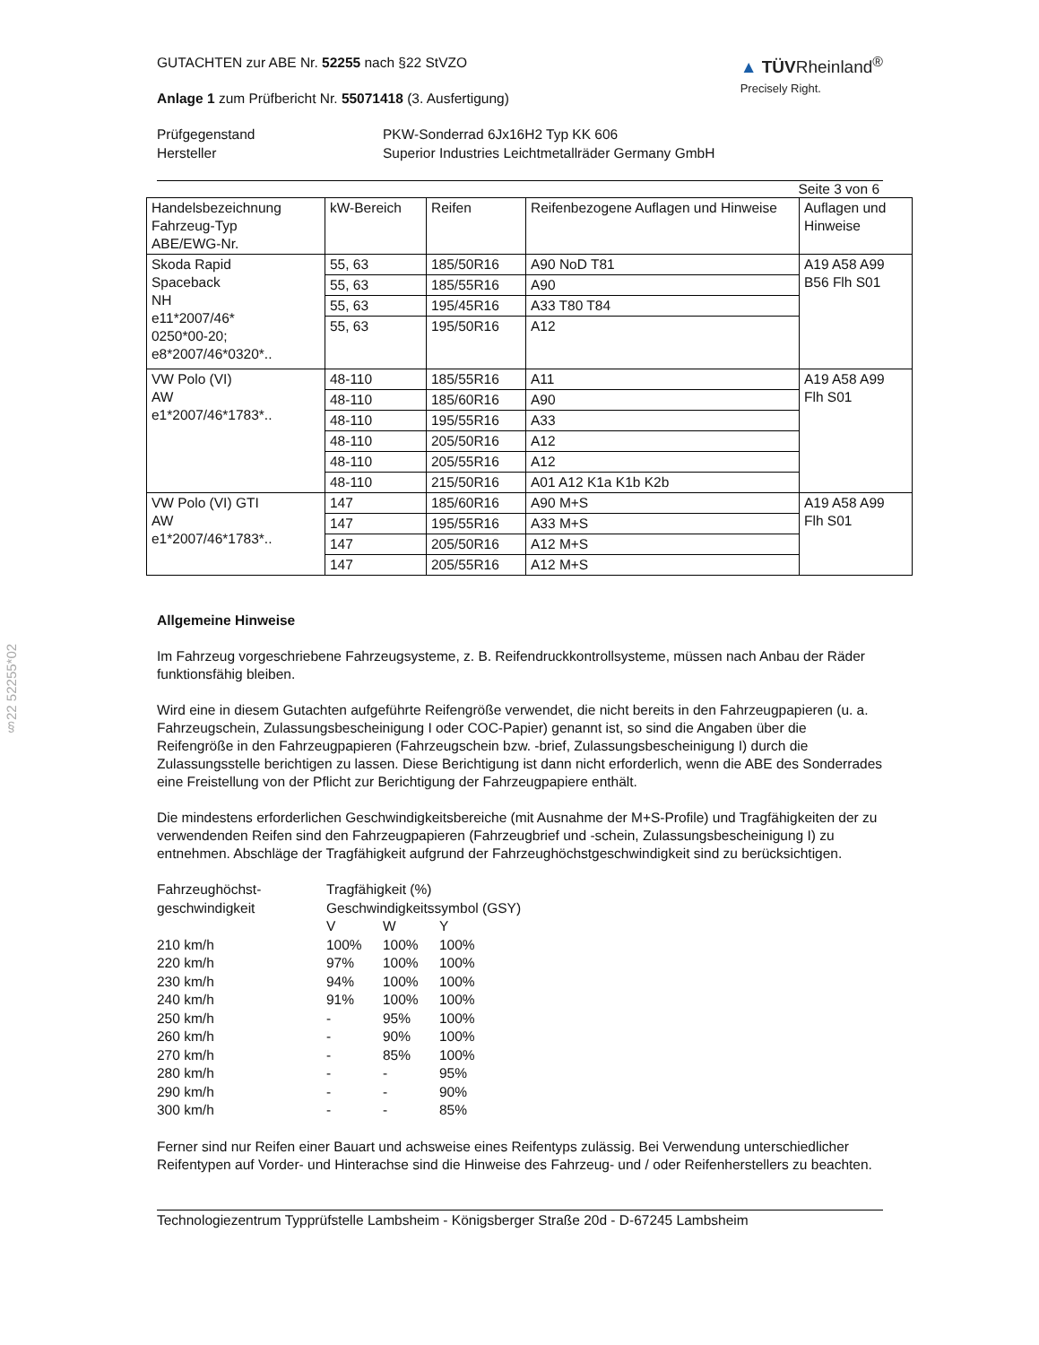§22 52255*02
GUTACHTEN zur ABE Nr. 52255 nach §22 StVZO
Anlage 1 zum Prüfbericht Nr. 55071418 (3. Ausfertigung)
▲ TÜVRheinland<sup>®</sup>
Precisely Right.
| Prüfgegenstand | PKW-Sonderrad 6Jx16H2 Typ KK 606 |
| Hersteller | Superior Industries Leichtmetallräder Germany GmbH |
Seite 3 von 6
| Handelsbezeichnung Fahrzeug-Typ ABE/EWG-Nr. | kW-Bereich | Reifen | Reifenbezogene Auflagen und Hinweise | Auflagen und Hinweise |
| --- | --- | --- | --- | --- |
| Skoda Rapid Spaceback NH e11*2007/46* 0250*00-20; e8*2007/46*0320*.. | 55, 63 | 185/50R16 | A90 NoD T81 | A19 A58 A99 B56 Flh S01 |
| | 55, 63 | 185/55R16 | A90 | |
| | 55, 63 | 195/45R16 | A33 T80 T84 | |
| | 55, 63 | 195/50R16 | A12 | |
| VW Polo (VI) AW e1*2007/46*1783*.. | 48-110 | 185/55R16 | A11 | A19 A58 A99 Flh S01 |
| | 48-110 | 185/60R16 | A90 | |
| | 48-110 | 195/55R16 | A33 | |
| | 48-110 | 205/50R16 | A12 | |
| | 48-110 | 205/55R16 | A12 | |
| | 48-110 | 215/50R16 | A01 A12 K1a K1b K2b | |
| VW Polo (VI) GTI AW e1*2007/46*1783*.. | 147 | 185/60R16 | A90 M+S | A19 A58 A99 Flh S01 |
| | 147 | 195/55R16 | A33 M+S | |
| | 147 | 205/50R16 | A12 M+S | |
| | 147 | 205/55R16 | A12 M+S | |
Allgemeine Hinweise
Im Fahrzeug vorgeschriebene Fahrzeugsysteme, z. B. Reifendruckkontrollsysteme, müssen nach Anbau der Räder funktionsfähig bleiben.
Wird eine in diesem Gutachten aufgeführte Reifengröße verwendet, die nicht bereits in den Fahrzeugpapieren (u. a. Fahrzeugschein, Zulassungsbescheinigung I oder COC-Papier) genannt ist, so sind die Angaben über die Reifengröße in den Fahrzeugpapieren (Fahrzeugschein bzw. -brief, Zulassungsbescheinigung I) durch die Zulassungsstelle berichtigen zu lassen. Diese Berichtigung ist dann nicht erforderlich, wenn die ABE des Sonderrades eine Freistellung von der Pflicht zur Berichtigung der Fahrzeugpapiere enthält.
Die mindestens erforderlichen Geschwindigkeitsbereiche (mit Ausnahme der M+S-Profile) und Tragfähigkeiten der zu verwendenden Reifen sind den Fahrzeugpapieren (Fahrzeugbrief und -schein, Zulassungsbescheinigung I) zu entnehmen. Abschläge der Tragfähigkeit aufgrund der Fahrzeughöchstgeschwindigkeit sind zu berücksichtigen.
| Fahrzeughöchst- geschwindigkeit | Tragfähigkeit (%) Geschwindigkeitssymbol (GSY) | | |
| | V | W | Y |
| 210 km/h | 100% | 100% | 100% |
| 220 km/h | 97% | 100% | 100% |
| 230 km/h | 94% | 100% | 100% |
| 240 km/h | 91% | 100% | 100% |
| 250 km/h | - | 95% | 100% |
| 260 km/h | - | 90% | 100% |
| 270 km/h | - | 85% | 100% |
| 280 km/h | - | - | 95% |
| 290 km/h | - | - | 90% |
| 300 km/h | - | - | 85% |
Ferner sind nur Reifen einer Bauart und achsweise eines Reifentyps zulässig. Bei Verwendung unterschiedlicher Reifentypen auf Vorder- und Hinterachse sind die Hinweise des Fahrzeug- und / oder Reifenherstellers zu beachten.
Technologiezentrum Typprüfstelle Lambsheim - Königsberger Straße 20d - D-67245 Lambsheim